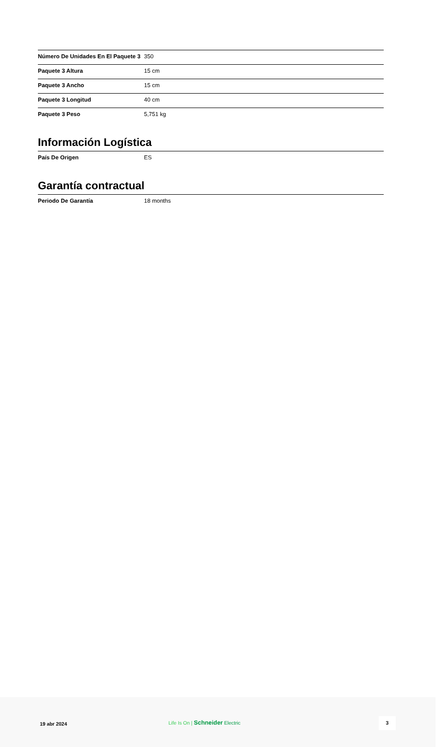| Número De Unidades En El Paquete 3 | 350 |
| Paquete 3 Altura | 15 cm |
| Paquete 3 Ancho | 15 cm |
| Paquete 3 Longitud | 40 cm |
| Paquete 3 Peso | 5,751 kg |
Información Logística
| País De Origen | ES |
Garantía contractual
| Periodo De Garantía | 18 months |
19 abr 2024
Life Is On | Schneider Electric
3